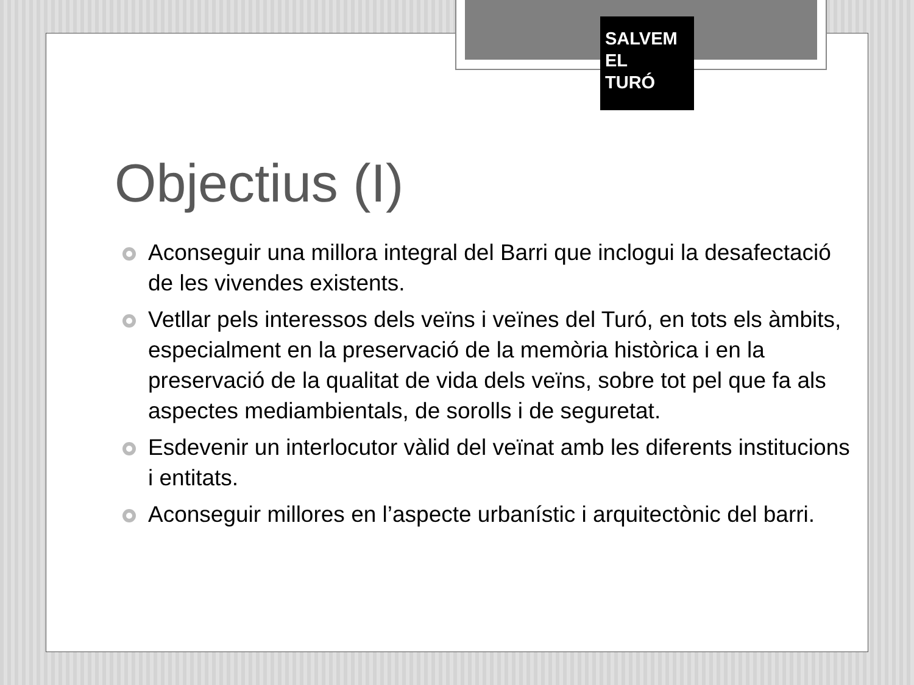SALVEM
EL
TURÓ
Objectius (I)
Aconseguir una millora integral del Barri que inclogui la desafectació de les vivendes existents.
Vetllar pels interessos dels veïns i veïnes del Turó, en tots els àmbits, especialment en la preservació de la memòria històrica i en la preservació de la qualitat de vida dels veïns, sobre tot pel que fa als aspectes mediambientals, de sorolls i de seguretat.
Esdevenir un interlocutor vàlid del veïnat amb les diferents institucions i entitats.
Aconseguir millores en l’aspecte urbanístic i arquitectònic del barri.